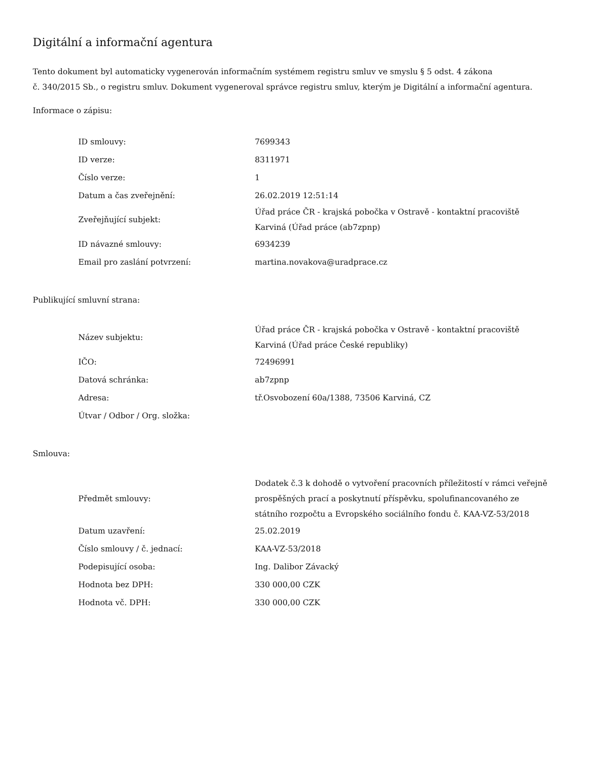Digitální a informační agentura
Tento dokument byl automaticky vygenerován informačním systémem registru smluv ve smyslu § 5 odst. 4 zákona
č. 340/2015 Sb., o registru smluv. Dokument vygeneroval správce registru smluv, kterým je Digitální a informační agentura.
Informace o zápisu:
| ID smlouvy: | 7699343 |
| ID verze: | 8311971 |
| Číslo verze: | 1 |
| Datum a čas zveřejnění: | 26.02.2019 12:51:14 |
| Zveřejňující subjekt: | Úřad práce ČR - krajská pobočka v Ostravě - kontaktní pracoviště Karviná (Úřad práce (ab7zpnp) |
| ID návazné smlouvy: | 6934239 |
| Email pro zaslání potvrzení: | martina.novakova@uradprace.cz |
Publikující smluvní strana:
| Název subjektu: | Úřad práce ČR - krajská pobočka v Ostravě - kontaktní pracoviště Karviná (Úřad práce České republiky) |
| IČO: | 72496991 |
| Datová schránka: | ab7zpnp |
| Adresa: | tř.Osvobození 60a/1388, 73506 Karviná, CZ |
| Útvar / Odbor / Org. složka: | |
Smlouva:
| Předmět smlouvy: | Dodatek č.3 k dohodě o vytvoření pracovních příležitostí v rámci veřejně prospěšných prací a poskytnutí příspěvku, spolufinancovaného ze státního rozpočtu a Evropského sociálního fondu č. KAA-VZ-53/2018 |
| Datum uzavření: | 25.02.2019 |
| Číslo smlouvy / č. jednací: | KAA-VZ-53/2018 |
| Podepisující osoba: | Ing. Dalibor Závacký |
| Hodnota bez DPH: | 330 000,00 CZK |
| Hodnota vč. DPH: | 330 000,00 CZK |